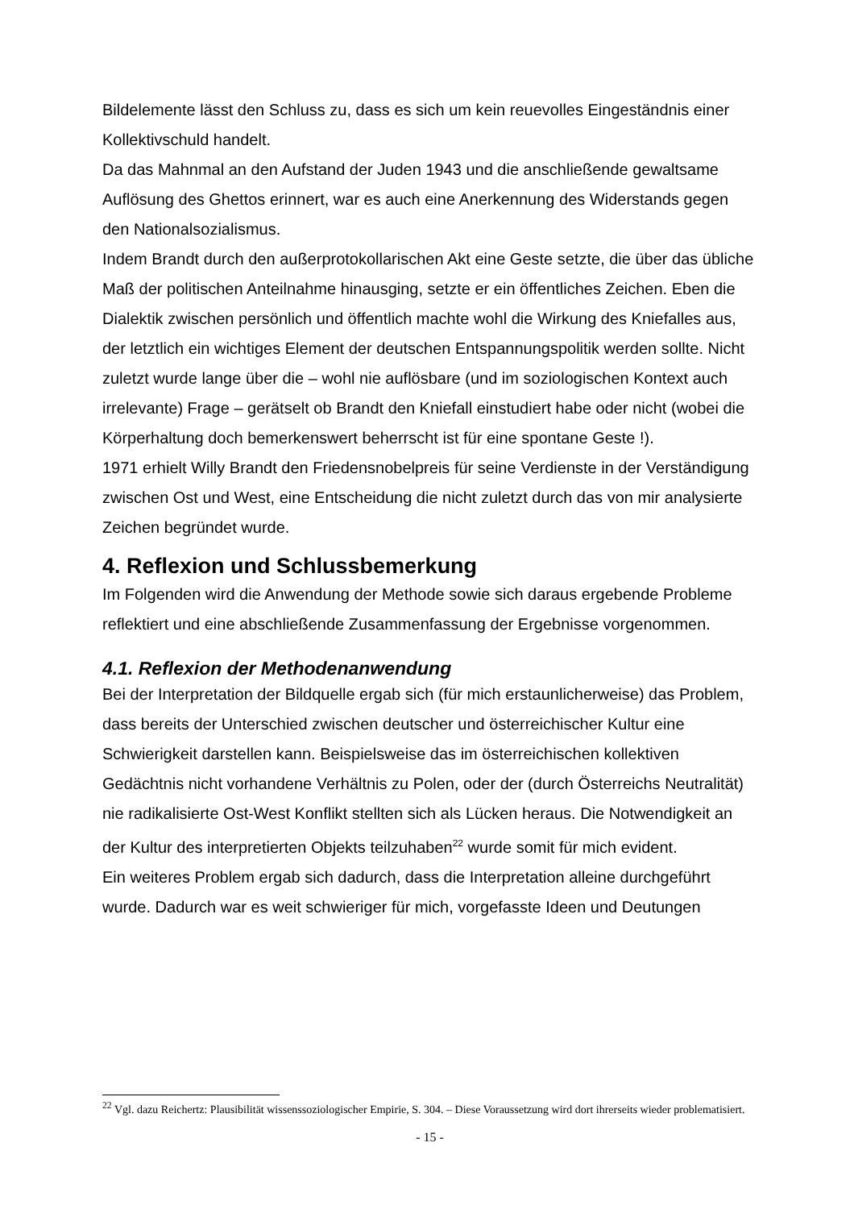Bildelemente lässt den Schluss zu, dass es sich um kein reuevolles Eingeständnis einer Kollektivschuld handelt.
Da das Mahnmal an den Aufstand der Juden 1943 und die anschließende gewaltsame Auflösung des Ghettos erinnert, war es auch eine Anerkennung des Widerstands gegen den Nationalsozialismus.
Indem Brandt durch den außerprotokollarischen Akt eine Geste setzte, die über das übliche Maß der politischen Anteilnahme hinausging, setzte er ein öffentliches Zeichen. Eben die Dialektik zwischen persönlich und öffentlich machte wohl die Wirkung des Kniefalles aus, der letztlich ein wichtiges Element der deutschen Entspannungspolitik werden sollte. Nicht zuletzt wurde lange über die – wohl nie auflösbare (und im soziologischen Kontext auch irrelevante) Frage – gerätselt ob Brandt den Kniefall einstudiert habe oder nicht (wobei die Körperhaltung doch bemerkenswert beherrscht ist für eine spontane Geste !).
1971 erhielt Willy Brandt den Friedensnobelpreis für seine Verdienste in der Verständigung zwischen Ost und West, eine Entscheidung die nicht zuletzt durch das von mir analysierte Zeichen begründet wurde.
4. Reflexion und Schlussbemerkung
Im Folgenden wird die Anwendung der Methode sowie sich daraus ergebende Probleme reflektiert und eine abschließende Zusammenfassung der Ergebnisse vorgenommen.
4.1. Reflexion der Methodenanwendung
Bei der Interpretation der Bildquelle ergab sich (für mich erstaunlicherweise) das Problem, dass bereits der Unterschied zwischen deutscher und österreichischer Kultur eine Schwierigkeit darstellen kann. Beispielsweise das im österreichischen kollektiven Gedächtnis nicht vorhandene Verhältnis zu Polen, oder der (durch Österreichs Neutralität) nie radikalisierte Ost-West Konflikt stellten sich als Lücken heraus. Die Notwendigkeit an der Kultur des interpretierten Objekts teilzuhaben<sup>22</sup> wurde somit für mich evident.
Ein weiteres Problem ergab sich dadurch, dass die Interpretation alleine durchgeführt wurde. Dadurch war es weit schwieriger für mich, vorgefasste Ideen und Deutungen
<sup>22</sup> Vgl. dazu Reichertz: Plausibilität wissenssoziologischer Empirie, S. 304. – Diese Voraussetzung wird dort ihrerseits wieder problematisiert.
- 15 -